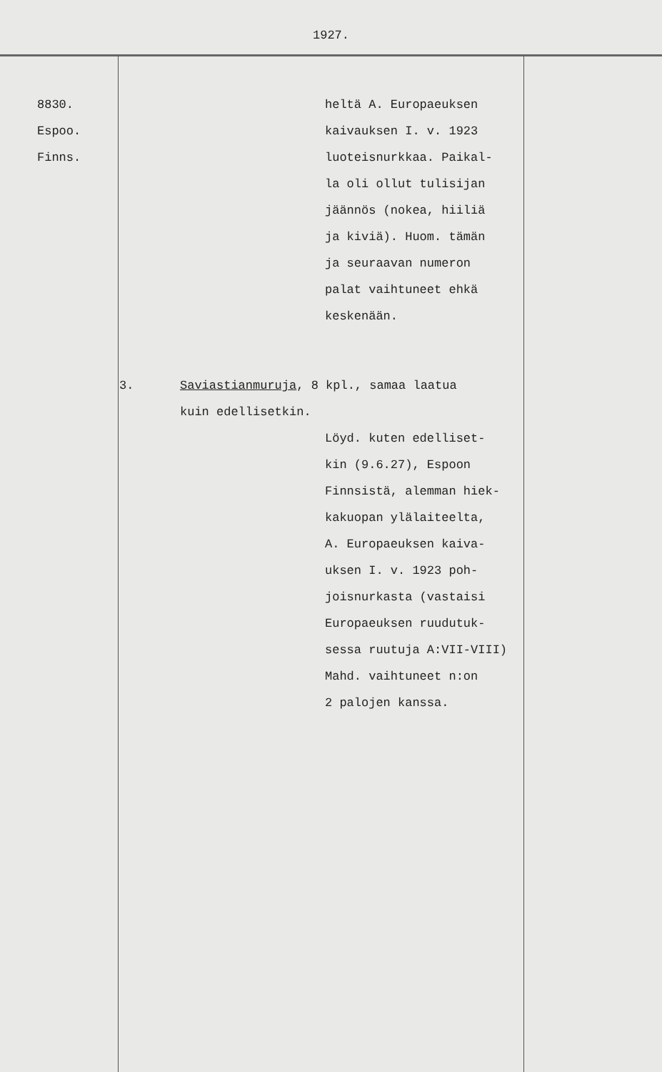1927.
8830.
Espoo.
Finns.
heltä A. Europaeuksen
kaivauksen I. v. 1923
luoteisnurkkaa. Paikal-
la oli ollut tulisijan
jäännös (nokea, hiiliä
ja kiviä). Huom. tämän
ja seuraavan numeron
palat vaihtuneet ehkä
keskenään.
3. Saviastianmuruja, 8 kpl., samaa laatua
kuin edellisetkin.
Löyd. kuten edelliset-
kin (9.6.27), Espoon
Finnsistä, alemman hiek-
kakuopan ylälaiteelta,
A. Europaeuksen kaiva-
uksen I. v. 1923 poh-
joisnurkasta (vastaisi
Europaeuksen ruudutuk-
sessa ruutuja A:VII-VIII)
Mahd. vaihtuneet n:on
2 palojen kanssa.